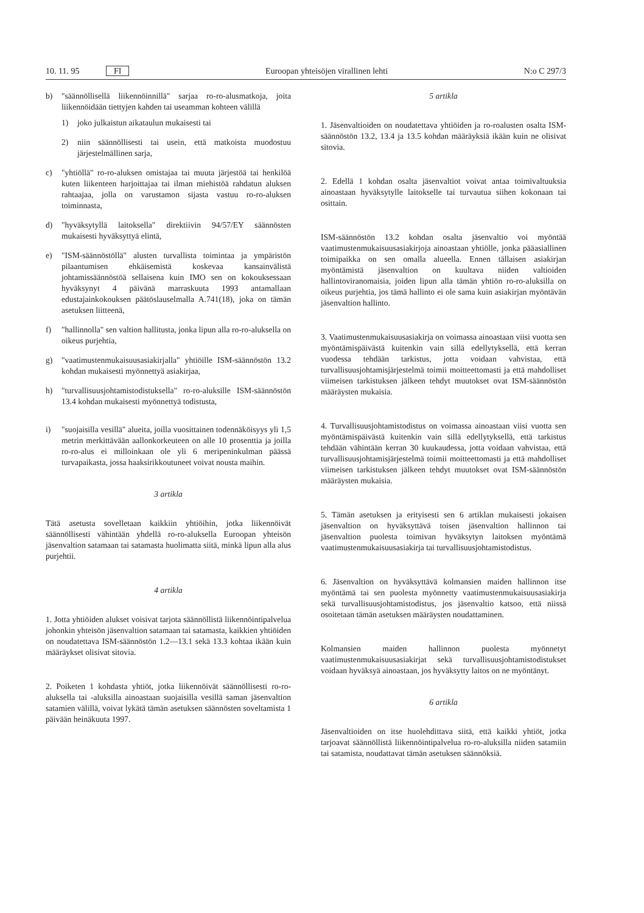10. 11. 95 FI Euroopan yhteisöjen virallinen lehti N:o C 297/3
b) "säännöllisellä liikennöinnillä" sarjaa ro-ro-alusmatkoja, joita liikennöidään tiettyjen kahden tai useamman kohteen välillä
1) joko julkaistun aikataulun mukaisesti tai
2) niin säännöllisesti tai usein, että matkoista muodostuu järjestelmällinen sarja,
c) "yhtiöllä" ro-ro-aluksen omistajaa tai muuta järjestöä tai henkilöä kuten liikenteen harjoittajaa tai ilman miehistöä rahdatun aluksen rahtaajaa, jolla on varustamon sijasta vastuu ro-ro-aluksen toiminnasta,
d) "hyväksytyllä laitoksella" direktiivin 94/57/EY säännösten mukaisesti hyväksyttyä elintä,
e) "ISM-säännöstöllä" alusten turvallista toimintaa ja ympäristön pilaantumisen ehkäisemistä koskevaa kansainvälistä johtamissäännöstöä sellaisena kuin IMO sen on kokouksessaan hyväksynyt 4 päivänä marraskuuta 1993 antamallaan edustajainkokouksen päätöslauselmalla A.741(18), joka on tämän asetuksen liitteenä,
f) "hallinnolla" sen valtion hallitusta, jonka lipun alla ro-ro-aluksella on oikeus purjehtia,
g) "vaatimustenmukaisuusasiakirjalla" yhtiöille ISM-säännöstön 13.2 kohdan mukaisesti myönnettyä asiakirjaa,
h) "turvallisuusjohtamistodistuksella" ro-ro-aluksille ISM-säännöstön 13.4 kohdan mukaisesti myönnettyä todistusta,
i) "suojaisilla vesillä" alueita, joilla vuosittainen todennäköisyys yli 1,5 metrin merkittävään aallonkorkeuteen on alle 10 prosenttia ja joilla ro-ro-alus ei milloinkaan ole yli 6 meripeninkulman päässä turvapaikasta, jossa haaksirikkoutuneet voivat nousta maihin.
3 artikla
Tätä asetusta sovelletaan kaikkiin yhtiöihin, jotka liikennöivät säännöllisesti vähintään yhdellä ro-ro-aluksella Euroopan yhteisön jäsenvaltion satamaan tai satamasta huolimatta siitä, minkä lipun alla alus purjehtii.
4 artikla
1. Jotta yhtiöiden alukset voisivat tarjota säännöllistä liikennöintipalvelua johonkin yhteisön jäsenvaltion satamaan tai satamasta, kaikkien yhtiöiden on noudatettava ISM-säännöstön 1.2—13.1 sekä 13.3 kohtaa ikään kuin määräykset olisivat sitovia.
2. Poiketen 1 kohdasta yhtiöt, jotka liikennöivät säännöllisesti ro-ro-aluksella tai -aluksilla ainoastaan suojaisilla vesillä saman jäsenvaltion satamien välillä, voivat lykätä tämän asetuksen säännösten soveltamista 1 päivään heinäkuuta 1997.
5 artikla
1. Jäsenvaltioiden on noudatettava yhtiöiden ja ro-roalusten osalta ISM-säännöstön 13.2, 13.4 ja 13.5 kohdan määräyksiä ikään kuin ne olisivat sitovia.
2. Edellä 1 kohdan osalta jäsenvaltiot voivat antaa toimivaltuuksia ainoastaan hyväksytylle laitokselle tai turvautua siihen kokonaan tai osittain.
ISM-säännöstön 13.2 kohdan osalta jäsenvaltio voi myöntää vaatimustenmukaisuusasiakirjoja ainoastaan yhtiölle, jonka pääasiallinen toimipaikka on sen omalla alueella. Ennen tällaisen asiakirjan myöntämistä jäsenvaltion on kuultava niiden valtioiden hallintoviranomaisia, joiden lipun alla tämän yhtiön ro-ro-aluksilla on oikeus purjehtia, jos tämä hallinto ei ole sama kuin asiakirjan myöntävän jäsenvaltion hallinto.
3. Vaatimustenmukaisuusasiakirja on voimassa ainoastaan viisi vuotta sen myöntämispäivästä kuitenkin vain sillä edellytyksellä, että kerran vuodessa tehdään tarkistus, jotta voidaan vahvistaa, että turvallisuusjohtamisjärjestelmä toimii moitteettomasti ja että mahdolliset viimeisen tarkistuksen jälkeen tehdyt muutokset ovat ISM-säännöstön määräysten mukaisia.
4. Turvallisuusjohtamistodistus on voimassa ainoastaan viisi vuotta sen myöntämispäivästä kuitenkin vain sillä edellytyksellä, että tarkistus tehdään vähintään kerran 30 kuukaudessa, jotta voidaan vahvistaa, että turvallisuusjohtamisjärjestelmä toimii moitteettomasti ja että mahdolliset viimeisen tarkistuksen jälkeen tehdyt muutokset ovat ISM-säännöstön määräysten mukaisia.
5. Tämän asetuksen ja erityisesti sen 6 artiklan mukaisesti jokaisen jäsenvaltion on hyväksyttävä toisen jäsenvaltion hallinnon tai jäsenvaltion puolesta toimivan hyväksytyn laitoksen myöntämä vaatimustenmukaisuusasiakirja tai turvallisuusjohtamistodistus.
6. Jäsenvaltion on hyväksyttävä kolmansien maiden hallinnon itse myöntämä tai sen puolesta myönnetty vaatimustenmukaisuusasiakirja sekä turvallisuusjohtamistodistus, jos jäsenvaltio katsoo, että niissä osoitetaan tämän asetuksen määräysten noudattaminen.
Kolmansien maiden hallinnon puolesta myönnetyt vaatimustenmukaisuusasiakirjat sekä turvallisuusjohtamistodistukset voidaan hyväksyä ainoastaan, jos hyväksytty laitos on ne myöntänyt.
6 artikla
Jäsenvaltioiden on itse huolehdittava siitä, että kaikki yhtiöt, jotka tarjoavat säännöllistä liikennöintipalvelua ro-ro-aluksilla niiden satamiin tai satamista, noudattavat tämän asetuksen säännöksiä.